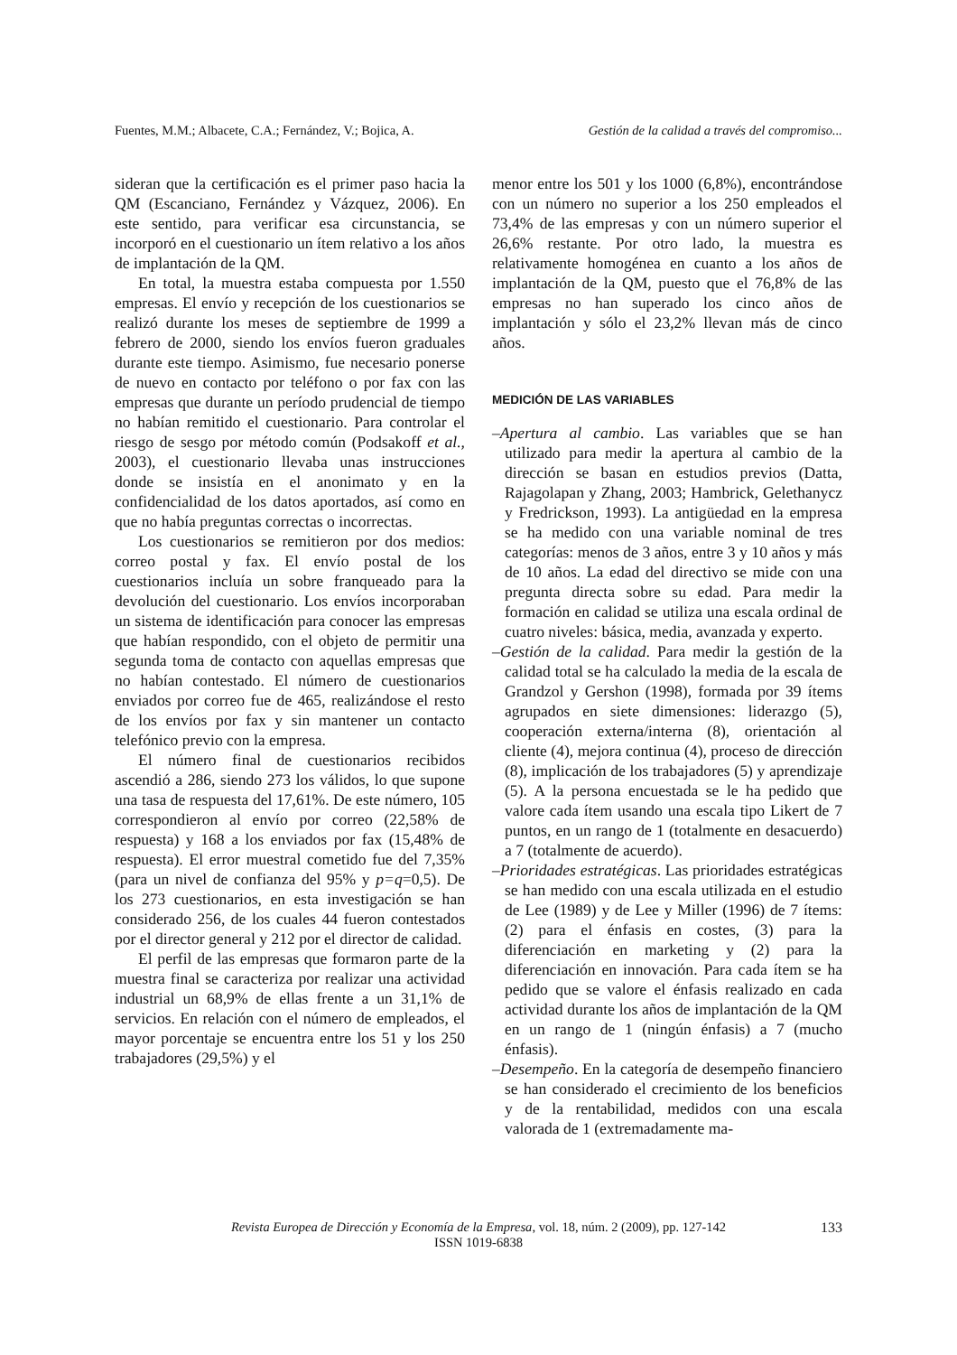Fuentes, M.M.; Albacete, C.A.; Fernández, V.; Bojica, A. Gestión de la calidad a través del compromiso...
sideran que la certificación es el primer paso hacia la QM (Escanciano, Fernández y Vázquez, 2006). En este sentido, para verificar esa circunstancia, se incorporó en el cuestionario un ítem relativo a los años de implantación de la QM.
En total, la muestra estaba compuesta por 1.550 empresas. El envío y recepción de los cuestionarios se realizó durante los meses de septiembre de 1999 a febrero de 2000, siendo los envíos fueron graduales durante este tiempo. Asimismo, fue necesario ponerse de nuevo en contacto por teléfono o por fax con las empresas que durante un período prudencial de tiempo no habían remitido el cuestionario. Para controlar el riesgo de sesgo por método común (Podsakoff et al., 2003), el cuestionario llevaba unas instrucciones donde se insistía en el anonimato y en la confidencialidad de los datos aportados, así como en que no había preguntas correctas o incorrectas.
Los cuestionarios se remitieron por dos medios: correo postal y fax. El envío postal de los cuestionarios incluía un sobre franqueado para la devolución del cuestionario. Los envíos incorporaban un sistema de identificación para conocer las empresas que habían respondido, con el objeto de permitir una segunda toma de contacto con aquellas empresas que no habían contestado. El número de cuestionarios enviados por correo fue de 465, realizándose el resto de los envíos por fax y sin mantener un contacto telefónico previo con la empresa.
El número final de cuestionarios recibidos ascendió a 286, siendo 273 los válidos, lo que supone una tasa de respuesta del 17,61%. De este número, 105 correspondieron al envío por correo (22,58% de respuesta) y 168 a los enviados por fax (15,48% de respuesta). El error muestral cometido fue del 7,35% (para un nivel de confianza del 95% y p=q=0,5). De los 273 cuestionarios, en esta investigación se han considerado 256, de los cuales 44 fueron contestados por el director general y 212 por el director de calidad.
El perfil de las empresas que formaron parte de la muestra final se caracteriza por realizar una actividad industrial un 68,9% de ellas frente a un 31,1% de servicios. En relación con el número de empleados, el mayor porcentaje se encuentra entre los 51 y los 250 trabajadores (29,5%) y el
menor entre los 501 y los 1000 (6,8%), encontrándose con un número no superior a los 250 empleados el 73,4% de las empresas y con un número superior el 26,6% restante. Por otro lado, la muestra es relativamente homogénea en cuanto a los años de implantación de la QM, puesto que el 76,8% de las empresas no han superado los cinco años de implantación y sólo el 23,2% llevan más de cinco años.
MEDICIÓN DE LAS VARIABLES
–Apertura al cambio. Las variables que se han utilizado para medir la apertura al cambio de la dirección se basan en estudios previos (Datta, Rajagolapan y Zhang, 2003; Hambrick, Gelethanycz y Fredrickson, 1993). La antigüedad en la empresa se ha medido con una variable nominal de tres categorías: menos de 3 años, entre 3 y 10 años y más de 10 años. La edad del directivo se mide con una pregunta directa sobre su edad. Para medir la formación en calidad se utiliza una escala ordinal de cuatro niveles: básica, media, avanzada y experto.
–Gestión de la calidad. Para medir la gestión de la calidad total se ha calculado la media de la escala de Grandzol y Gershon (1998), formada por 39 ítems agrupados en siete dimensiones: liderazgo (5), cooperación externa/interna (8), orientación al cliente (4), mejora continua (4), proceso de dirección (8), implicación de los trabajadores (5) y aprendizaje (5). A la persona encuestada se le ha pedido que valore cada ítem usando una escala tipo Likert de 7 puntos, en un rango de 1 (totalmente en desacuerdo) a 7 (totalmente de acuerdo).
–Prioridades estratégicas. Las prioridades estratégicas se han medido con una escala utilizada en el estudio de Lee (1989) y de Lee y Miller (1996) de 7 ítems: (2) para el énfasis en costes, (3) para la diferenciación en marketing y (2) para la diferenciación en innovación. Para cada ítem se ha pedido que se valore el énfasis realizado en cada actividad durante los años de implantación de la QM en un rango de 1 (ningún énfasis) a 7 (mucho énfasis).
–Desempeño. En la categoría de desempeño financiero se han considerado el crecimiento de los beneficios y de la rentabilidad, medidos con una escala valorada de 1 (extremadamente ma-
Revista Europea de Dirección y Economía de la Empresa, vol. 18, núm. 2 (2009), pp. 127-142
ISSN 1019-6838
133